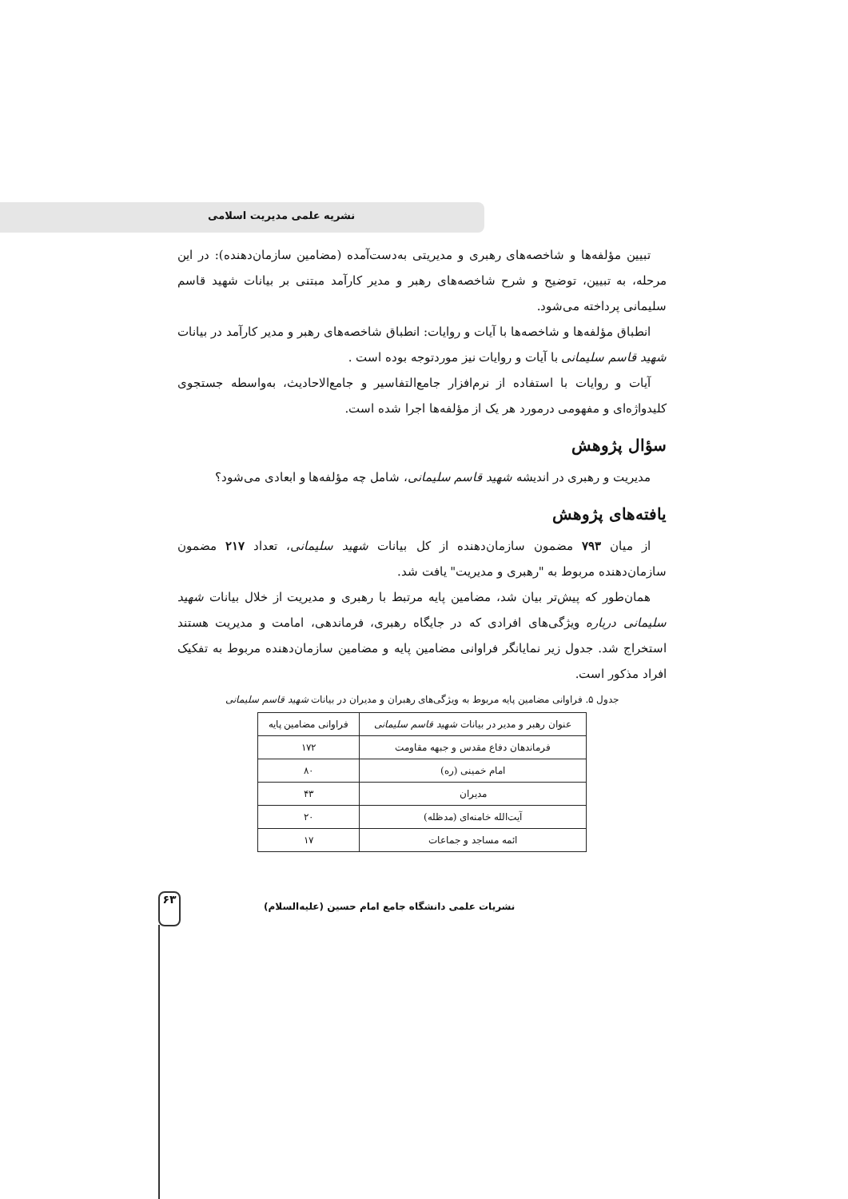نشریه علمی مدیریت اسلامی
تبیین مؤلفه‌ها و شاخصه‌های رهبری و مدیریتی به‌دست‌آمده (مضامین سازمان‌دهنده): در این مرحله، به تبیین، توضیح و شرح شاخصه‌های رهبر و مدیر کارآمد مبتنی بر بیانات شهید قاسم سلیمانی پرداخته می‌شود.
انطباق مؤلفه‌ها و شاخصه‌ها با آیات و روایات: انطباق شاخصه‌های رهبر و مدیر کارآمد در بیانات شهید قاسم سلیمانی با آیات و روایات نیز موردتوجه بوده است .
آیات و روایات با استفاده از نرم‌افزار جامع‌التفاسیر و جامع‌الاحادیث، به‌واسطه جستجوی کلیدواژه‌ای و مفهومی درمورد هر یک از مؤلفه‌ها اجرا شده است.
سؤال پژوهش
مدیریت و رهبری در اندیشه شهید قاسم سلیمانی، شامل چه مؤلفه‌ها و ابعادی می‌شود؟
یافته‌های پژوهش
از میان ۷۹۳ مضمون سازمان‌دهنده از کل بیانات شهید سلیمانی، تعداد ۲۱۷ مضمون سازمان‌دهنده مربوط به "رهبری و مدیریت" یافت شد.
همان‌طور که پیش‌تر بیان شد، مضامین پایه مرتبط با رهبری و مدیریت از خلال بیانات شهید سلیمانی درباره ویژگی‌های افرادی که در جایگاه رهبری، فرماندهی، امامت و مدیریت هستند استخراج شد. جدول زیر نمایانگر فراوانی مضامین پایه و مضامین سازمان‌دهنده مربوط به تفکیک افراد مذکور است.
جدول ۵. فراوانی مضامین پایه مربوط به ویژگی‌های رهبران و مدیران در بیانات شهید قاسم سلیمانی
| عنوان رهبر و مدیر در بیانات شهید قاسم سلیمانی | فراوانی مضامین پایه |
| --- | --- |
| فرماندهان دفاع مقدس و جبهه مقاومت | ۱۷۲ |
| امام خمینی (ره) | ۸۰ |
| مدیران | ۴۳ |
| آیت‌الله خامنه‌ای (مدظله) | ۲۰ |
| ائمه مساجد و جماعات | ۱۷ |
۶۳
نشریات علمی دانشگاه جامع امام حسین (علیه‌السلام)